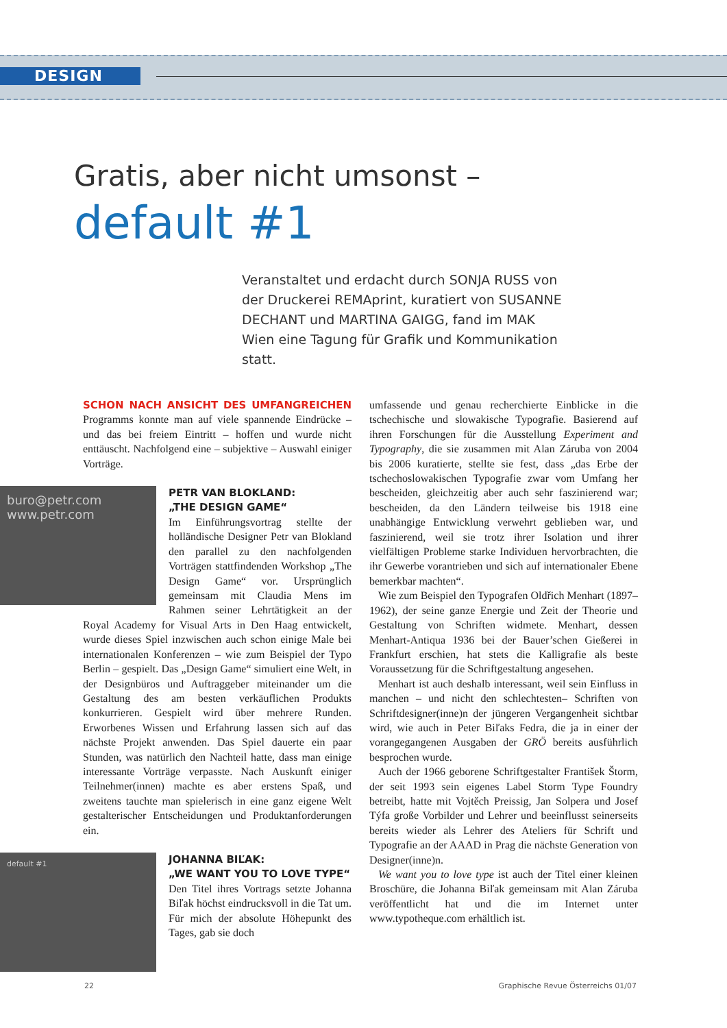DESIGN
Gratis, aber nicht umsonst –
default #1
Veranstaltet und erdacht durch SONJA RUSS von der Druckerei REMAprint, kuratiert von SUSANNE DECHANT und MARTINA GAIGG, fand im MAK Wien eine Tagung für Grafik und Kommunikation statt.
SCHON NACH ANSICHT DES UMFANGREICHEN Programms konnte man auf viele spannende Eindrücke – und das bei freiem Eintritt – hoffen und wurde nicht enttäuscht. Nachfolgend eine – subjektive – Auswahl einiger Vorträge.
buro@petr.com
www.petr.com
PETR VAN BLOKLAND:
„THE DESIGN GAME“
Im Einführungsvortrag stellte der holländische Designer Petr van Blokland den parallel zu den nachfolgenden Vorträgen stattfindenden Workshop „The Design Game“ vor. Ursprünglich gemeinsam mit Claudia Mens im Rahmen seiner Lehrtätigkeit an der Royal Academy for Visual Arts in Den Haag entwickelt, wurde dieses Spiel inzwischen auch schon einige Male bei internationalen Konferenzen – wie zum Beispiel der Typo Berlin – gespielt. Das „Design Game“ simuliert eine Welt, in der Designbüros und Auftraggeber miteinander um die Gestaltung des am besten verkäuflichen Produkts konkurrieren. Gespielt wird über mehrere Runden. Erworbenes Wissen und Erfahrung lassen sich auf das nächste Projekt anwenden. Das Spiel dauerte ein paar Stunden, was natürlich den Nachteil hatte, dass man einige interessante Vorträge verpasste. Nach Auskunft einiger Teilnehmer(innen) machte es aber erstens Spaß, und zweitens tauchte man spielerisch in eine ganz eigene Welt gestalterischer Entscheidungen und Produktanforderungen ein.
default #1
JOHANNA BIĽAK:
„WE WANT YOU TO LOVE TYPE“
Den Titel ihres Vortrags setzte Johanna Biľak höchst eindrucksvoll in die Tat um. Für mich der absolute Höhepunkt des Tages, gab sie doch
umfassende und genau recherchierte Einblicke in die tschechische und slowakische Typografie. Basierend auf ihren Forschungen für die Ausstellung Experiment and Typography, die sie zusammen mit Alan Záruba von 2004 bis 2006 kuratierte, stellte sie fest, dass „das Erbe der tschechoslowakischen Typografie zwar vom Umfang her bescheiden, gleichzeitig aber auch sehr faszinierend war; bescheiden, da den Ländern teilweise bis 1918 eine unabhängige Entwicklung verwehrt geblieben war, und faszinierend, weil sie trotz ihrer Isolation und ihrer vielfältigen Probleme starke Individuen hervorbrachten, die ihr Gewerbe vorantrieben und sich auf internationaler Ebene bemerkbar machten“.
Wie zum Beispiel den Typografen Oldřich Menhart (1897–1962), der seine ganze Energie und Zeit der Theorie und Gestaltung von Schriften widmete. Menhart, dessen Menhart-Antiqua 1936 bei der Bauer’schen Gießerei in Frankfurt erschien, hat stets die Kalligrafie als beste Voraussetzung für die Schriftgestaltung angesehen.
Menhart ist auch deshalb interessant, weil sein Einfluss in manchen – und nicht den schlechtesten– Schriften von Schriftdesigner(inne)n der jüngeren Vergangenheit sichtbar wird, wie auch in Peter Biľaks Fedra, die ja in einer der vorangegangenen Ausgaben der GRÖ bereits ausführlich besprochen wurde.
Auch der 1966 geborene Schriftgestalter František Štorm, der seit 1993 sein eigenes Label Storm Type Foundry betreibt, hatte mit Vojtěch Preissig, Jan Solpera und Josef Týfa große Vorbilder und Lehrer und beeinflusst seinerseits bereits wieder als Lehrer des Ateliers für Schrift und Typografie an der AAAD in Prag die nächste Generation von Designer(inne)n.
We want you to love type ist auch der Titel einer kleinen Broschüre, die Johanna Biľak gemeinsam mit Alan Záruba veröffentlicht hat und die im Internet unter www.typotheque.com erhältlich ist.
22 Graphische Revue Österreichs 01/07